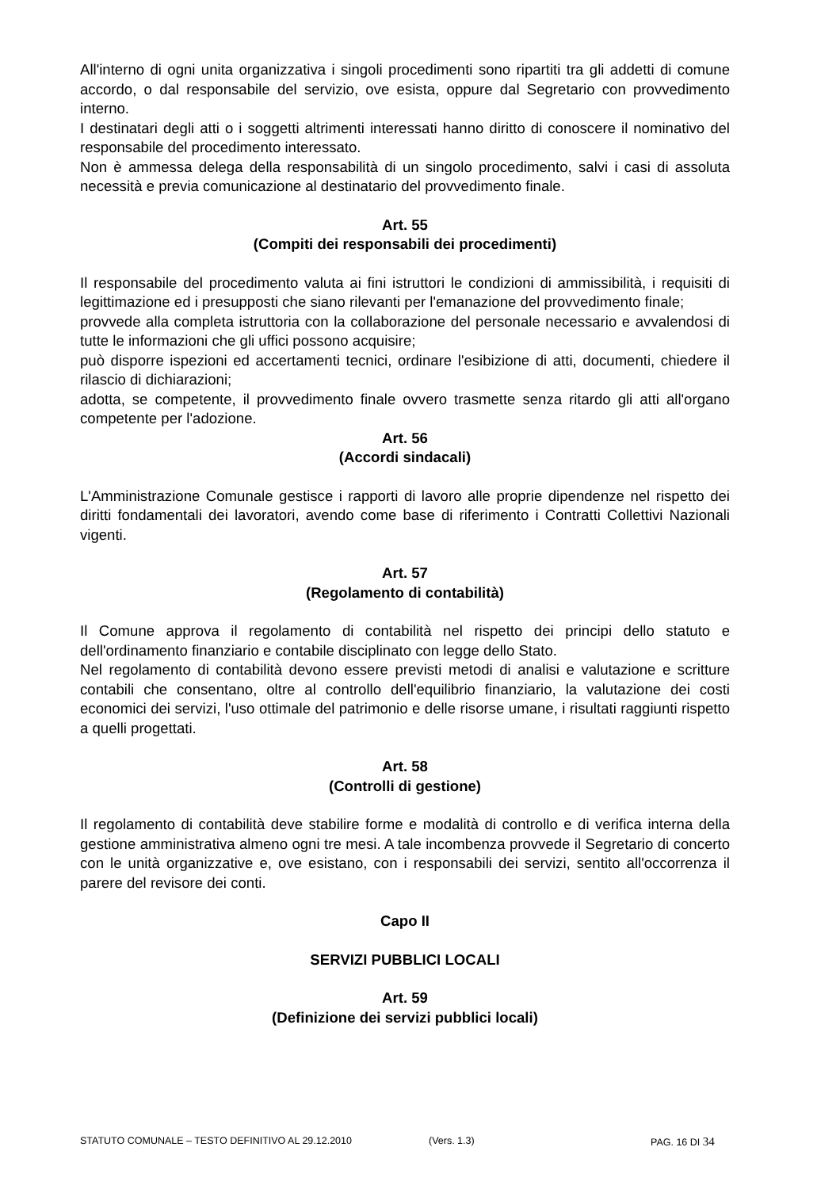All'interno di ogni unita organizzativa i singoli procedimenti sono ripartiti tra gli addetti di comune accordo, o dal responsabile del servizio, ove esista, oppure dal Segretario con provvedimento interno.
I destinatari degli atti o i soggetti altrimenti interessati hanno diritto di conoscere il nominativo del responsabile del procedimento interessato.
Non è ammessa delega della responsabilità di un singolo procedimento, salvi i casi di assoluta necessità e previa comunicazione al destinatario del provvedimento finale.
Art. 55
(Compiti dei responsabili dei procedimenti)
Il responsabile del procedimento valuta ai fini istruttori le condizioni di ammissibilità, i requisiti di legittimazione ed i presupposti che siano rilevanti per l'emanazione del provvedimento finale;
provvede alla completa istruttoria con la collaborazione del personale necessario e avvalendosi di tutte le informazioni che gli uffici possono acquisire;
può disporre ispezioni ed accertamenti tecnici, ordinare l'esibizione di atti, documenti, chiedere il rilascio di dichiarazioni;
adotta, se competente, il provvedimento finale ovvero trasmette senza ritardo gli atti all'organo competente per l'adozione.
Art. 56
(Accordi sindacali)
L'Amministrazione Comunale gestisce i rapporti di lavoro alle proprie dipendenze nel rispetto dei diritti fondamentali dei lavoratori, avendo come base di riferimento i Contratti Collettivi Nazionali vigenti.
Art. 57
(Regolamento di contabilità)
Il Comune approva il regolamento di contabilità nel rispetto dei principi dello statuto e dell'ordinamento finanziario e contabile disciplinato con legge dello Stato.
Nel regolamento di contabilità devono essere previsti metodi di analisi e valutazione e scritture contabili che consentano, oltre al controllo dell'equilibrio finanziario, la valutazione dei costi economici dei servizi, l'uso ottimale del patrimonio e delle risorse umane, i risultati raggiunti rispetto a quelli progettati.
Art. 58
(Controlli di gestione)
Il regolamento di contabilità deve stabilire forme e modalità di controllo e di verifica interna della gestione amministrativa almeno ogni tre mesi. A tale incombenza provvede il Segretario di concerto con le unità organizzative e, ove esistano, con i responsabili dei servizi, sentito all'occorrenza il parere del revisore dei conti.
Capo II
SERVIZI PUBBLICI LOCALI
Art. 59
(Definizione dei servizi pubblici locali)
STATUTO COMUNALE – TESTO DEFINITIVO AL 29.12.2010 (Vers. 1.3) PAG. 16 DI 34